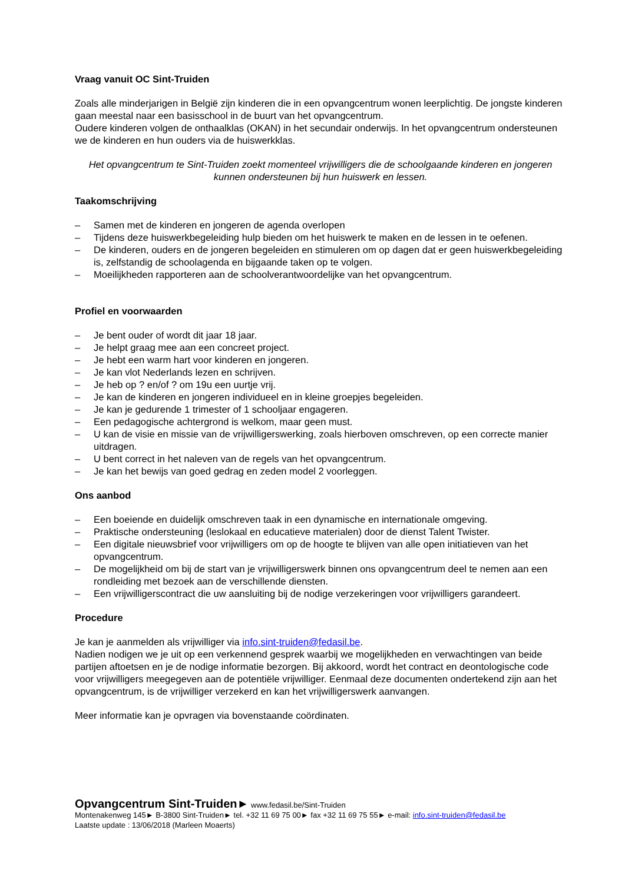Vraag vanuit OC Sint-Truiden
Zoals alle minderjarigen in België zijn kinderen die in een opvangcentrum wonen leerplichtig. De jongste kinderen gaan meestal naar een basisschool in de buurt van het opvangcentrum.
Oudere kinderen volgen de onthaalklas (OKAN) in het secundair onderwijs. In het opvangcentrum ondersteunen we de kinderen en hun ouders via de huiswerkklas.
Het opvangcentrum te Sint-Truiden zoekt momenteel vrijwilligers die de schoolgaande kinderen en jongeren kunnen ondersteunen bij hun huiswerk en lessen.
Taakomschrijving
– Samen met de kinderen en jongeren de agenda overlopen
– Tijdens deze huiswerkbegeleiding hulp bieden om het huiswerk te maken en de lessen in te oefenen.
– De kinderen, ouders en de jongeren begeleiden en stimuleren om op dagen dat er geen huiswerkbegeleiding is, zelfstandig de schoolagenda en bijgaande taken op te volgen.
– Moeilijkheden rapporteren aan de schoolverantwoordelijke van het opvangcentrum.
Profiel en voorwaarden
– Je bent ouder of wordt dit jaar 18 jaar.
– Je helpt graag mee aan een concreet project.
– Je hebt een warm hart voor kinderen en jongeren.
– Je kan vlot Nederlands lezen en schrijven.
– Je heb op ? en/of ? om 19u een uurtje vrij.
– Je kan de kinderen en jongeren individueel en in kleine groepjes begeleiden.
– Je kan je gedurende 1 trimester of 1 schooljaar engageren.
– Een pedagogische achtergrond is welkom, maar geen must.
– U kan de visie en missie van de vrijwilligerswerking, zoals hierboven omschreven, op een correcte manier uitdragen.
– U bent correct in het naleven van de regels van het opvangcentrum.
– Je kan het bewijs van goed gedrag en zeden model 2 voorleggen.
Ons aanbod
– Een boeiende en duidelijk omschreven taak in een dynamische en internationale omgeving.
– Praktische ondersteuning (leslokaal en educatieve materialen) door de dienst Talent Twister.
– Een digitale nieuwsbrief voor vrijwilligers om op de hoogte te blijven van alle open initiatieven van het opvangcentrum.
– De mogelijkheid om bij de start van je vrijwilligerswerk binnen ons opvangcentrum deel te nemen aan een rondleiding met bezoek aan de verschillende diensten.
– Een vrijwilligerscontract die uw aansluiting bij de nodige verzekeringen voor vrijwilligers garandeert.
Procedure
Je kan je aanmelden als vrijwilliger via info.sint-truiden@fedasil.be.
Nadien nodigen we je uit op een verkennend gesprek waarbij we mogelijkheden en verwachtingen van beide partijen aftoetsen en je de nodige informatie bezorgen. Bij akkoord, wordt het contract en deontologische code voor vrijwilligers meegegeven aan de potentiële vrijwilliger. Eenmaal deze documenten ondertekend zijn aan het opvangcentrum, is de vrijwilliger verzekerd en kan het vrijwilligerswerk aanvangen.
Meer informatie kan je opvragen via bovenstaande coördinaten.
Opvangcentrum Sint-Truiden► www.fedasil.be/Sint-Truiden
Montenakenweg 145► B-3800 Sint-Truiden► tel. +32 11 69 75 00► fax +32 11 69 75 55► e-mail: info.sint-truiden@fedasil.be
Laatste update : 13/06/2018 (Marleen Moaerts)